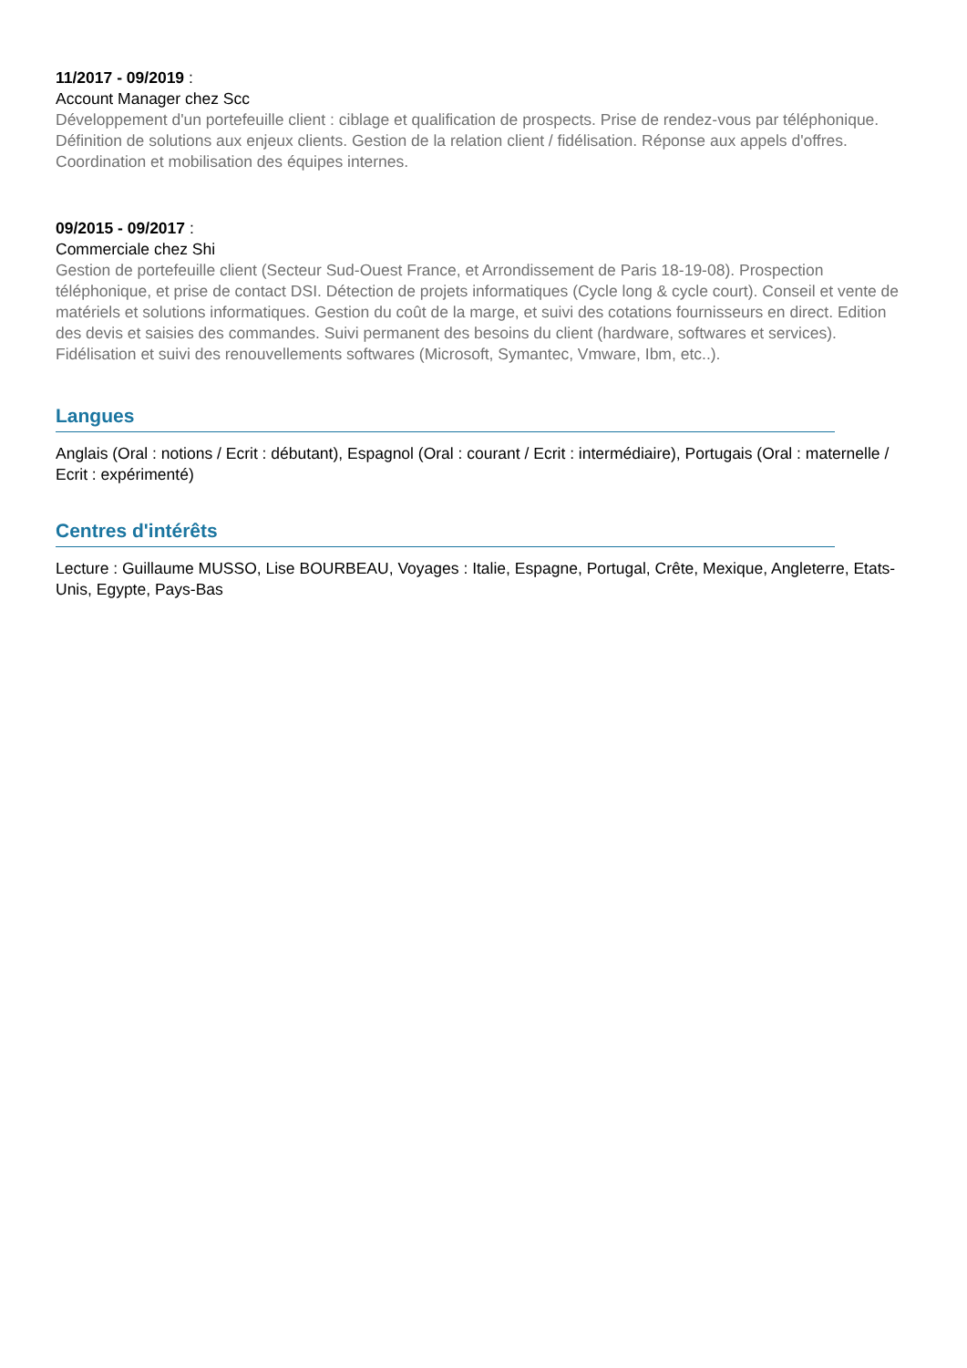11/2017 - 09/2019 :
Account Manager chez Scc
Développement d'un portefeuille client : ciblage et qualification de prospects. Prise de rendez-vous par téléphonique. Définition de solutions aux enjeux clients. Gestion de la relation client / fidélisation. Réponse aux appels d'offres. Coordination et mobilisation des équipes internes.
09/2015 - 09/2017 :
Commerciale chez Shi
Gestion de portefeuille client (Secteur Sud-Ouest France, et Arrondissement de Paris 18-19-08). Prospection téléphonique, et prise de contact DSI. Détection de projets informatiques (Cycle long & cycle court). Conseil et vente de matériels et solutions informatiques. Gestion du coût de la marge, et suivi des cotations fournisseurs en direct. Edition des devis et saisies des commandes. Suivi permanent des besoins du client (hardware, softwares et services). Fidélisation et suivi des renouvellements softwares (Microsoft, Symantec, Vmware, Ibm, etc..).
Langues
Anglais (Oral : notions / Ecrit : débutant), Espagnol (Oral : courant / Ecrit : intermédiaire), Portugais (Oral : maternelle / Ecrit : expérimenté)
Centres d'intérêts
Lecture : Guillaume MUSSO, Lise BOURBEAU, Voyages : Italie, Espagne, Portugal, Crête, Mexique, Angleterre, Etats-Unis, Egypte, Pays-Bas